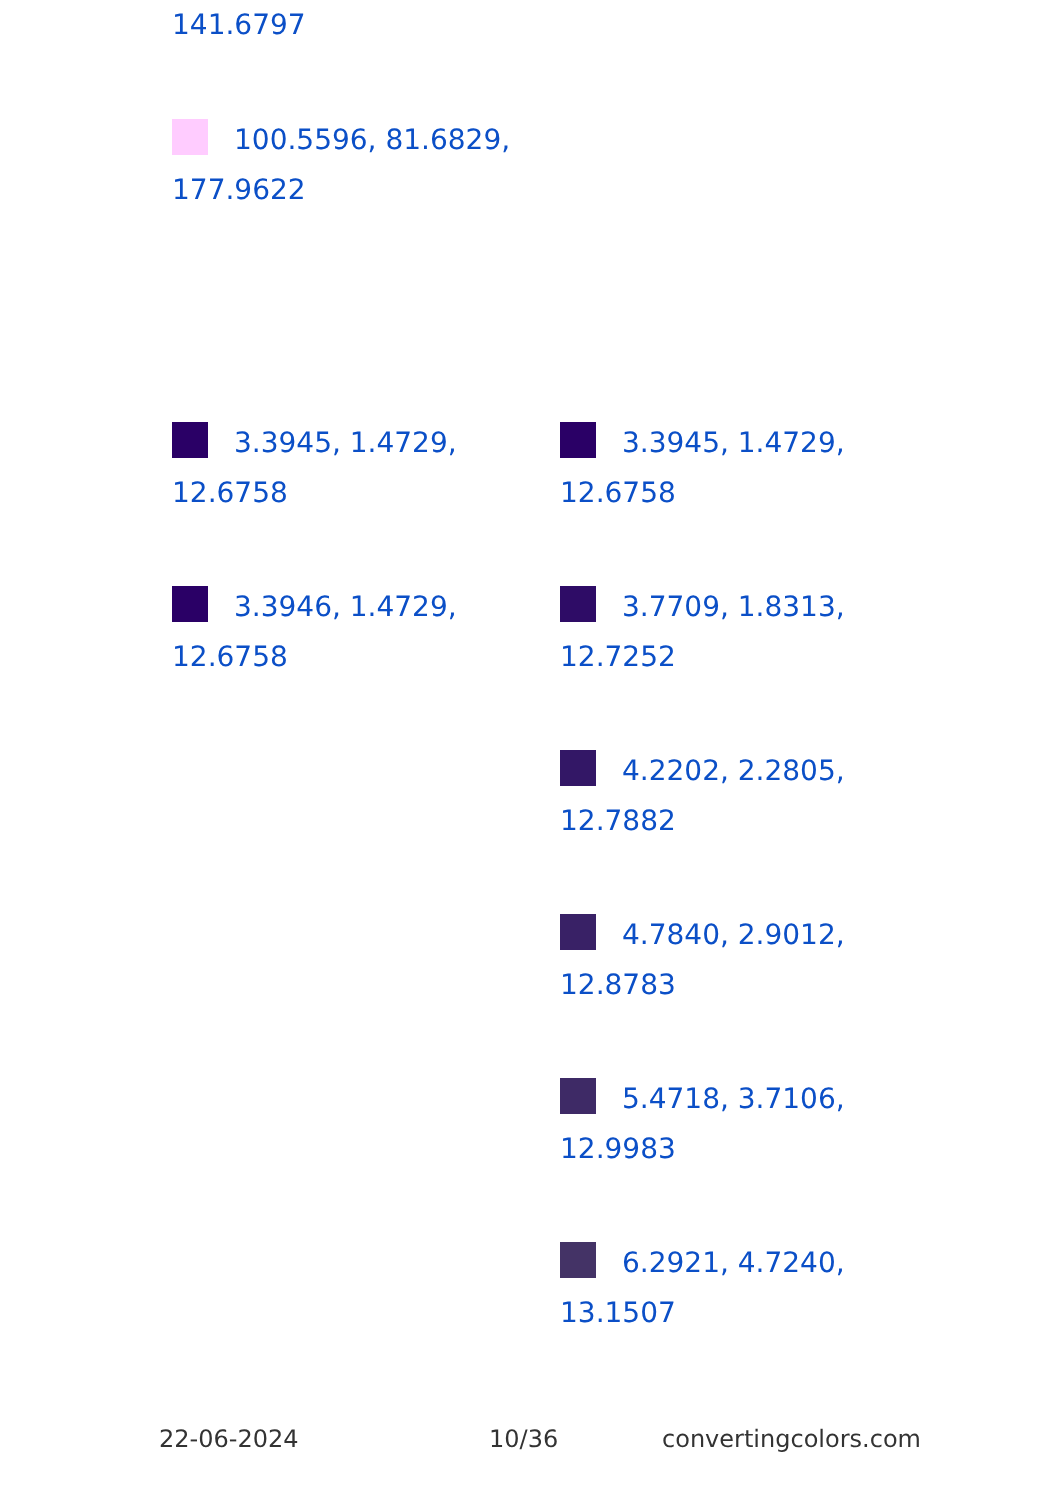141.6797
100.5596, 81.6829, 177.9622
3.3945, 1.4729, 12.6758
3.3945, 1.4729, 12.6758
3.3946, 1.4729, 12.6758
3.7709, 1.8313, 12.7252
4.2202, 2.2805, 12.7882
4.7840, 2.9012, 12.8783
5.4718, 3.7106, 12.9983
6.2921, 4.7240, 13.1507
22-06-2024 10/36 convertingcolors.com